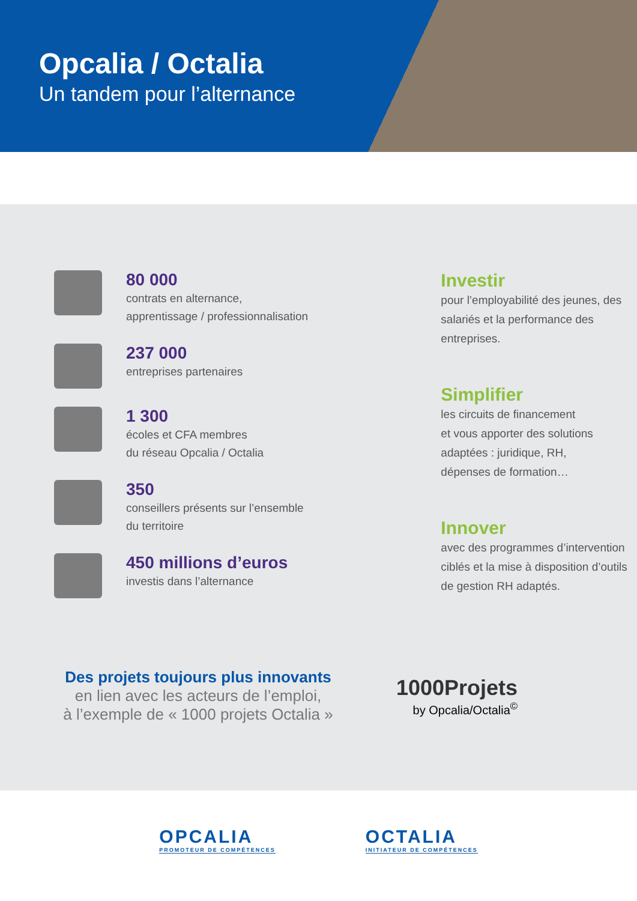Opcalia / Octalia
Un tandem pour l’alternance
80 000
contrats en alternance,
apprentissage / professionnalisation
237 000
entreprises partenaires
1 300
écoles et CFA membres
du réseau Opcalia / Octalia
350
conseillers présents sur l’ensemble
du territoire
450 millions d’euros
investis dans l’alternance
Investir
pour l’employabilité des jeunes, des salariés et la performance des entreprises.
Simplifier
les circuits de financement
et vous apporter des solutions adaptées : juridique, RH,
dépenses de formation…
Innover
avec des programmes d’intervention ciblés et la mise à disposition d’outils de gestion RH adaptés.
Des projets toujours plus innovants
en lien avec les acteurs de l’emploi,
à l’exemple de « 1000 projets Octalia »
1000Projets
by Opcalia/Octalia<sup>©</sup>
OPCALIA
PROMOTEUR DE COMPÉTENCES
OCTALIA
INITIATEUR DE COMPÉTENCES